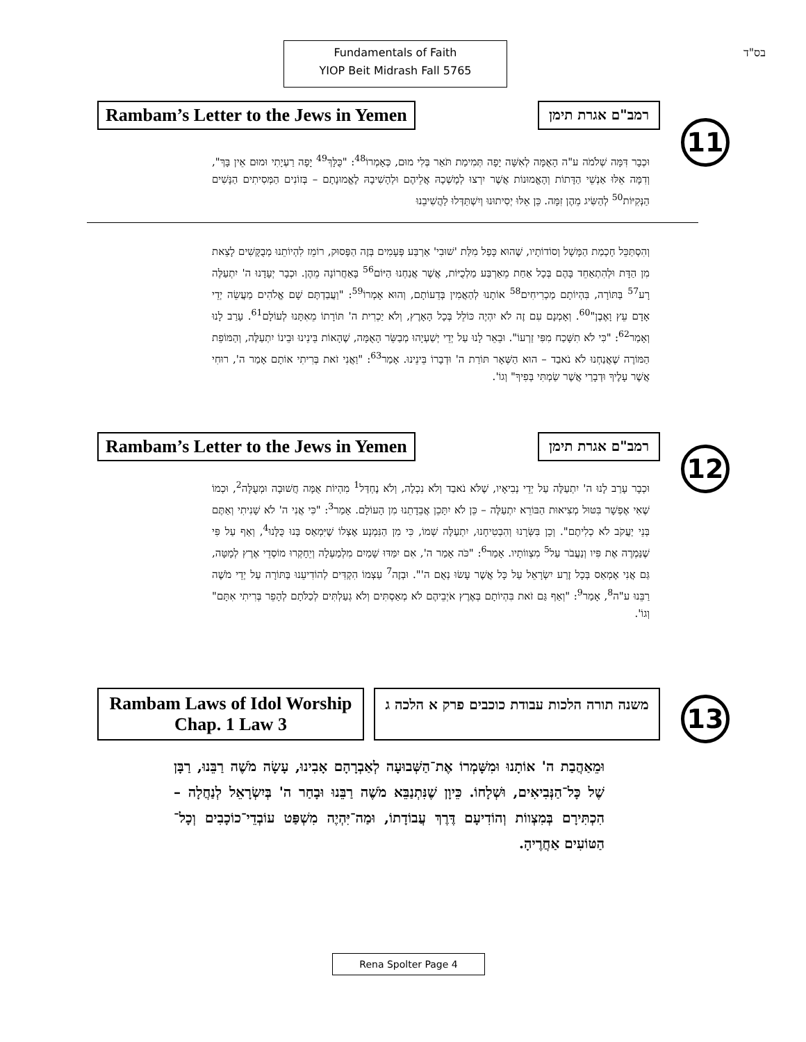Fundamentals of Faith
YIOP Beit Midrash Fall 5765
בס"ד
Rambam’s Letter to the Jews in Yemen
רמב"ם אגרת תימן
11
וּכְבָר דִּמָּה שְׁלֹמֹה ע"ה הָאֻמָּה לְאִשָּׁה יָפָה תְּמִימַת תֹּאַר בְּלִי מוּם, כְּאָמְרוֹ<sup>48</sup>: "כֻּלָּךְ<sup>49</sup> יָפָה רַעְיָתִי וּמוּם אֵין בָּךְ", וְדִמָּה אֵלּוּ אַנְשֵׁי הַדָּתוֹת וְהָאֱמוּנוֹת אֲשֶׁר יִרְצוּ לְמָשְׁכָהּ אֲלֵיהֶם וּלְהָשִׁיבָהּ לֶאֱמוּנָתָם – בְּזוֹנִים הַמְּסִיתִים הַנָּשִׁים הַנְּקִיּוֹת<sup>50</sup> לְהַשִּׂיג מֵהֶן זִמָּה. כֵּן אֵלּוּ יְסִיתוּנוּ וְיִשְׁתַּדְּלוּ לַהֲשִׁיבֵנוּ
וְהִסְתַּכֵּל חָכְמַת הַמָּשָׁל וְסוֹדוֹתָיו, שֶׁהוּא כָּפַל מִלַּת 'שׁוּבִי' אַרְבַּע פְּעָמִים בְּזֶה הַפָּסוּק, רוֹמֵז לִהְיוֹתֵנוּ מְבֻקָּשִׁים לָצֵאת מִן הַדָּת וּלְהִתְאַחֵד בָּהֶם בְּכָל אַחַת מֵאַרְבַּע מַלְכֻיּוֹת, אֲשֶׁר אֲנַחְנוּ הַיּוֹם<sup>56</sup> בָּאַחֲרוֹנָה מֵהֶן. וּכְבָר יְעָדָנוּ ה' יִתְעַלֶּה רָע<sup>57</sup> בַּתּוֹרָה, בִּהְיוֹתָם מַכְרִיחִים<sup>58</sup> אוֹתָנוּ לְהַאֲמִין בְּדֵעוֹתָם, וְהוּא אָמְרוֹ<sup>59</sup>: "וַעֲבַדְתֶּם שָׁם אֱלֹהִים מַעֲשֵׂה יְדֵי אָדָם עֵץ וָאֶבֶן"<sup>60</sup>. וְאָמְנָם עִם זֶה לֹא יִהְיֶה כּוֹלֵל בְּכָל הָאָרֶץ, וְלֹא יַכְרִית ה' תּוֹרָתוֹ מֵאִתָּנוּ לְעוֹלָם<sup>61</sup>. עָרַב לָנוּ וְאָמַר<sup>62</sup>: "כִּי לֹא תִשָּׁכַח מִפִּי זַרְעוֹ". וּבֵאֵר לָנוּ עַל יְדֵי יְשַׁעְיָהוּ מְבַשֵּׂר הָאֻמָּה, שֶׁהָאוֹת בֵּינֵינוּ וּבֵינוֹ יִתְעַלֶּה, וְהַמּוֹפֵת הַמּוֹרֶה שֶׁאֲנַחְנוּ לֹא נֹאבַד – הוּא הַשְּׁאָר תּוֹרַת ה' וּדְבָרוֹ בֵּינֵינוּ. אָמַר<sup>63</sup>: "וַאֲנִי זֹאת בְּרִיתִי אוֹתָם אָמַר ה', רוּחִי אֲשֶׁר עָלֶיךָ וּדְבָרַי אֲשֶׁר שַׂמְתִּי בְּפִיךָ" וְגוֹ'.
Rambam’s Letter to the Jews in Yemen
רמב"ם אגרת תימן
12
וּכְבָר עָרַב לָנוּ ה' יִתְעַלֶּה עַל יְדֵי נְבִיאָיו, שֶׁלֹּא נֹאבַד וְלֹא נִכְלֶה, וְלֹא נֶחְדַּל<sup>1</sup> מִהְיוֹת אֻמָּה חֲשׁוּבָה וּמְעֻלָּה<sup>2</sup>, וּכְמוֹ שֶׁאִי אֶפְשָׁר בִּטּוּל מְצִיאוּת הַבּוֹרֵא יִתְעַלֶּה – כֵּן לֹא יִתָּכֵן אֲבֵדָתֵנוּ מִן הָעוֹלָם. אָמַר<sup>3</sup>: "כִּי אֲנִי ה' לֹא שָׁנִיתִי וְאַתֶּם בְּנֵי יַעֲקֹב לֹא כְלִיתֶם". וְכֵן בִּשְּׂרָנוּ וְהִבְטִיחָנוּ, יִתְעַלֶּה שְׁמוֹ, כִּי מִן הַנִּמְנָע אֶצְלוֹ שֶׁיִּמְאַס בָּנוּ כֻּלָּנוּ<sup>4</sup>, וְאַף עַל פִּי שֶׁנַּמְרֶה אֶת פִּיו וְנַעֲבֹר עַל<sup>5</sup> מִצְווֹתָיו. אָמַר<sup>6</sup>: "כֹּה אָמַר ה', אִם יִמַּדּוּ שָׁמַיִם מִלְמַעְלָה וְיֵחָקְרוּ מוֹסְדֵי אֶרֶץ לְמָטָּה, גַּם אֲנִי אֶמְאַס בְּכָל זֶרַע יִשְׂרָאֵל עַל כָּל אֲשֶׁר עָשׂוּ נְאֻם ה'". וּבְזֶה<sup>7</sup> עַצְמוֹ הִקְדִּים לְהוֹדִיעֵנוּ בַּתּוֹרָה עַל יְדֵי מֹשֶׁה רַבֵּנוּ ע"ה<sup>8</sup>, אָמַר<sup>9</sup>: "וְאַף גַּם זֹאת בִּהְיוֹתָם בְּאֶרֶץ אֹיְבֵיהֶם לֹא מְאַסְתִּים וְלֹא גְעַלְתִּים לְכַלֹּתָם לְהָפֵר בְּרִיתִי אִתָּם" וְגוֹ'.
Rambam Laws of Idol Worship
Chap. 1 Law 3
משנה תורה הלכות עבודת כוכבים פרק א הלכה ג
13
וּמֵאַהֲבַת ה' אוֹתָנוּ וּמִשָּׁמְרוֹ אֶת־הַשְּׁבוּעָה לְאַבְרָהָם אָבִינוּ, עָשָׂה מֹשֶׁה רַבֵּנוּ, רַבָּן שֶׁל כָּל־הַנְּבִיאִים, וּשְׁלָחוֹ. כֵּיוָן שֶׁנִּתְנַבֵּא מֹשֶׁה רַבֵּנוּ וּבָחַר ה' בְּיִשְׂרָאֵל לְנַחֲלָה – הִכְתִּירָם בְּמִצְווֹת וְהוֹדִיעָם דֶּרֶךְ עֲבוֹדָתוֹ, וּמַה־יִּהְיֶה מִשְׁפַּט עוֹבְדֵי־כוֹכָבִים וְכָל־הַטּוֹעִים אַחֲרֶיהָ.
Rena Spolter Page 4